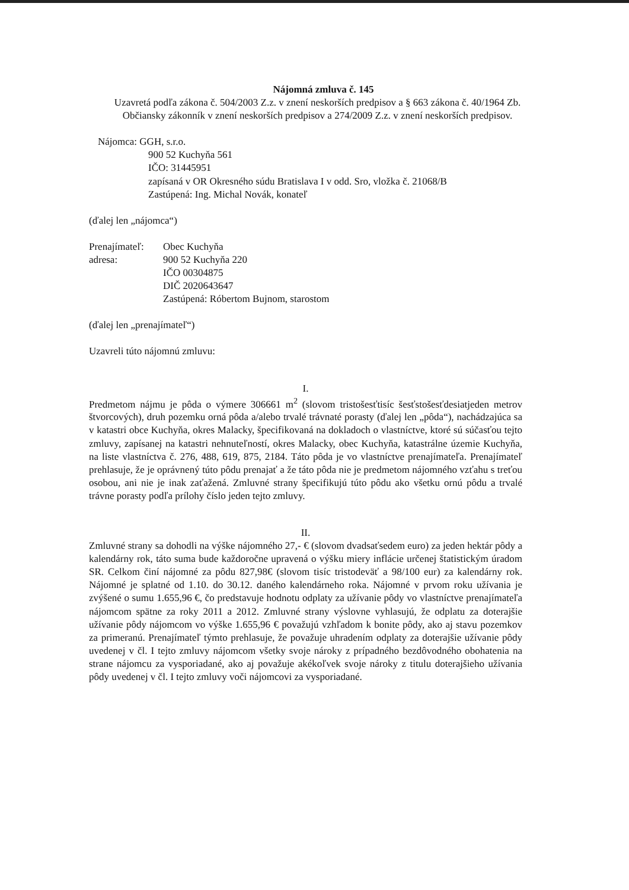Nájomná zmluva č. 145
Uzavretá podľa zákona č. 504/2003 Z.z. v znení neskorších predpisov a § 663 zákona č. 40/1964 Zb. Občiansky zákonník v znení neskorších predpisov a 274/2009 Z.z. v znení neskorších predpisov.
Nájomca: GGH, s.r.o.
900 52 Kuchyňa 561
IČO: 31445951
zapísaná v OR Okresného súdu Bratislava I v odd. Sro, vložka č. 21068/B
Zastúpená: Ing. Michal Novák, konateľ
(ďalej len „nájomca“)
Prenajímateľ:
adresa:
Obec Kuchyňa
900 52 Kuchyňa 220
IČO 00304875
DIČ 2020643647
Zastúpená: Róbertom Bujnom, starostom
(ďalej len „prenajímateľ“)
Uzavreli túto nájomnú zmluvu:
I.
Predmetom nájmu je pôda o výmere 306661 m<sup>2</sup> (slovom tristošesťtisíc šesťstošesťdesiatjeden metrov štvorcových), druh pozemku orná pôda a/alebo trvalé trávnaté porasty (ďalej len „pôda“), nachádzajúca sa v katastri obce Kuchyňa, okres Malacky, špecifikovaná na dokladoch o vlastníctve, ktoré sú súčasťou tejto zmluvy, zapísanej na katastri nehnuteľností, okres Malacky, obec Kuchyňa, katastrálne územie Kuchyňa, na liste vlastníctva č. 276, 488, 619, 875, 2184. Táto pôda je vo vlastníctve prenajímateľa. Prenajímateľ prehlasuje, že je oprávnený túto pôdu prenajať a že táto pôda nie je predmetom nájomného vzťahu s treťou osobou, ani nie je inak zaťažená. Zmluvné strany špecifikujú túto pôdu ako všetku ornú pôdu a trvalé trávne porasty podľa prílohy číslo jeden tejto zmluvy.
II.
Zmluvné strany sa dohodli na výške nájomného 27,- € (slovom dvadsaťsedem euro) za jeden hektár pôdy a kalendárny rok, táto suma bude každoročne upravená o výšku miery inflácie určenej štatistickým úradom SR. Celkom činí nájomné za pôdu 827,98€ (slovom tisíc tristodeväť a 98/100 eur) za kalendárny rok. Nájomné je splatné od 1.10. do 30.12. daného kalendárneho roka. Nájomné v prvom roku užívania je zvýšené o sumu 1.655,96 €, čo predstavuje hodnotu odplaty za užívanie pôdy vo vlastníctve prenajímateľa nájomcom spätne za roky 2011 a 2012. Zmluvné strany výslovne vyhlasujú, že odplatu za doterajšie užívanie pôdy nájomcom vo výške 1.655,96 € považujú vzhľadom k bonite pôdy, ako aj stavu pozemkov za primeranú. Prenajímateľ týmto prehlasuje, že považuje uhradením odplaty za doterajšie užívanie pôdy uvedenej v čl. I tejto zmluvy nájomcom všetky svoje nároky z prípadného bezdôvodného obohatenia na strane nájomcu za vysporiadané, ako aj považuje akékoľvek svoje nároky z titulu doterajšieho užívania pôdy uvedenej v čl. I tejto zmluvy voči nájomcovi za vysporiadané.